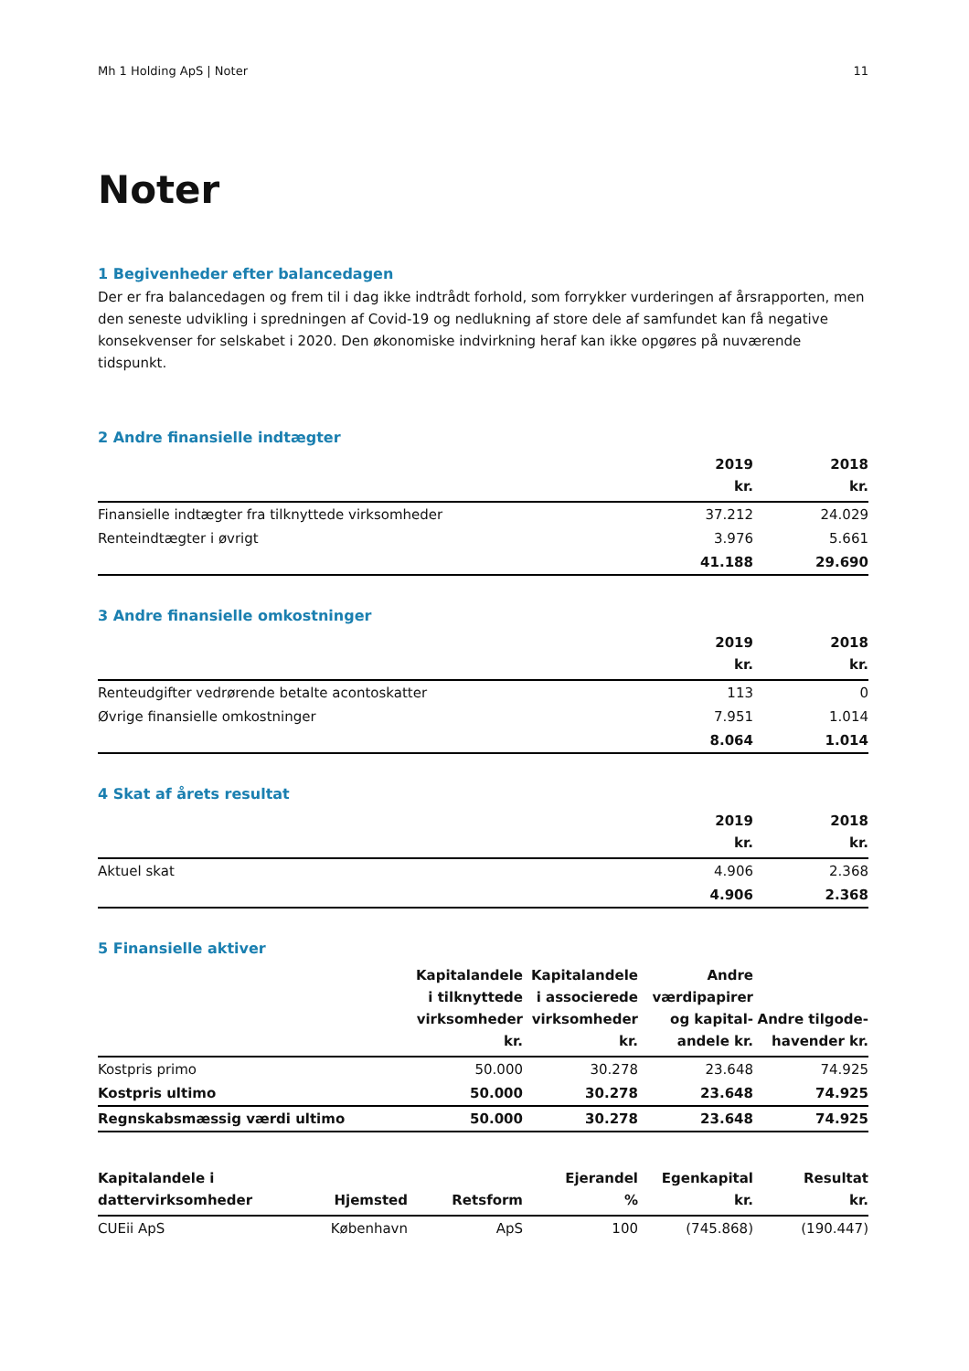Mh 1 Holding ApS | Noter 11
Noter
1 Begivenheder efter balancedagen
Der er fra balancedagen og frem til i dag ikke indtrådt forhold, som forrykker vurderingen af årsrapporten, men den seneste udvikling i spredningen af Covid-19 og nedlukning af store dele af samfundet kan få negative konsekvenser for selskabet i 2020. Den økonomiske indvirkning heraf kan ikke opgøres på nuværende tidspunkt.
2 Andre finansielle indtægter
| | 2019 kr. | 2018 kr. |
| --- | --- | --- |
| Finansielle indtægter fra tilknyttede virksomheder | 37.212 | 24.029 |
| Renteindtægter i øvrigt | 3.976 | 5.661 |
| | 41.188 | 29.690 |
3 Andre finansielle omkostninger
| | 2019 kr. | 2018 kr. |
| --- | --- | --- |
| Renteudgifter vedrørende betalte acontoskatter | 113 | 0 |
| Øvrige finansielle omkostninger | 7.951 | 1.014 |
| | 8.064 | 1.014 |
4 Skat af årets resultat
| | 2019 kr. | 2018 kr. |
| --- | --- | --- |
| Aktuel skat | 4.906 | 2.368 |
| | 4.906 | 2.368 |
5 Finansielle aktiver
| | Kapitalandele i tilknyttede virksomheder kr. | Kapitalandele i associerede virksomheder kr. | Andre værdipapirer og kapital-andele kr. | Andre tilgode-havender kr. |
| --- | --- | --- | --- | --- |
| Kostpris primo | 50.000 | 30.278 | 23.648 | 74.925 |
| Kostpris ultimo | 50.000 | 30.278 | 23.648 | 74.925 |
| Regnskabsmæssig værdi ultimo | 50.000 | 30.278 | 23.648 | 74.925 |
| Kapitalandele i dattervirksomheder | Hjemsted | Retsform | Ejerandel % | Egenkapital kr. | Resultat kr. |
| --- | --- | --- | --- | --- | --- |
| CUEii ApS | København | ApS | 100 | (745.868) | (190.447) |